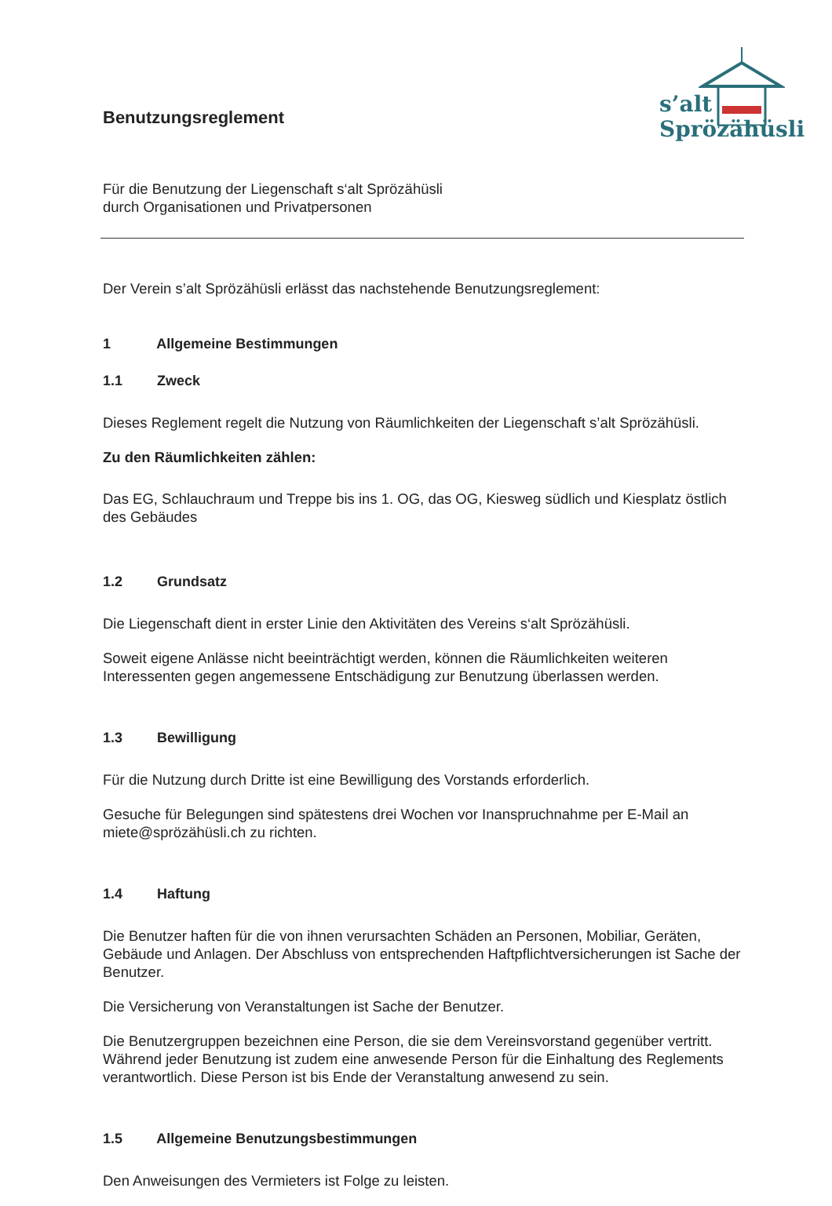s’alt
Sprözähüsli
Benutzungsreglement
Für die Benutzung der Liegenschaft s‘alt Sprözähüsli
durch Organisationen und Privatpersonen
Der Verein s’alt Sprözähüsli erlässt das nachstehende Benutzungsreglement:
1 Allgemeine Bestimmungen
1.1 Zweck
Dieses Reglement regelt die Nutzung von Räumlichkeiten der Liegenschaft s’alt Sprözähüsli.
Zu den Räumlichkeiten zählen:
Das EG, Schlauchraum und Treppe bis ins 1. OG, das OG, Kiesweg südlich und Kiesplatz östlich des Gebäudes
1.2 Grundsatz
Die Liegenschaft dient in erster Linie den Aktivitäten des Vereins s‘alt Sprözähüsli.
Soweit eigene Anlässe nicht beeinträchtigt werden, können die Räumlichkeiten weiteren Interessenten gegen angemessene Entschädigung zur Benutzung überlassen werden.
1.3 Bewilligung
Für die Nutzung durch Dritte ist eine Bewilligung des Vorstands erforderlich.
Gesuche für Belegungen sind spätestens drei Wochen vor Inanspruchnahme per E-Mail an miete@sprözähüsli.ch zu richten.
1.4 Haftung
Die Benutzer haften für die von ihnen verursachten Schäden an Personen, Mobiliar, Geräten, Gebäude und Anlagen. Der Abschluss von entsprechenden Haftpflichtversicherungen ist Sache der Benutzer.
Die Versicherung von Veranstaltungen ist Sache der Benutzer.
Die Benutzergruppen bezeichnen eine Person, die sie dem Vereinsvorstand gegenüber vertritt. Während jeder Benutzung ist zudem eine anwesende Person für die Einhaltung des Reglements verantwortlich. Diese Person ist bis Ende der Veranstaltung anwesend zu sein.
1.5 Allgemeine Benutzungsbestimmungen
Den Anweisungen des Vermieters ist Folge zu leisten.